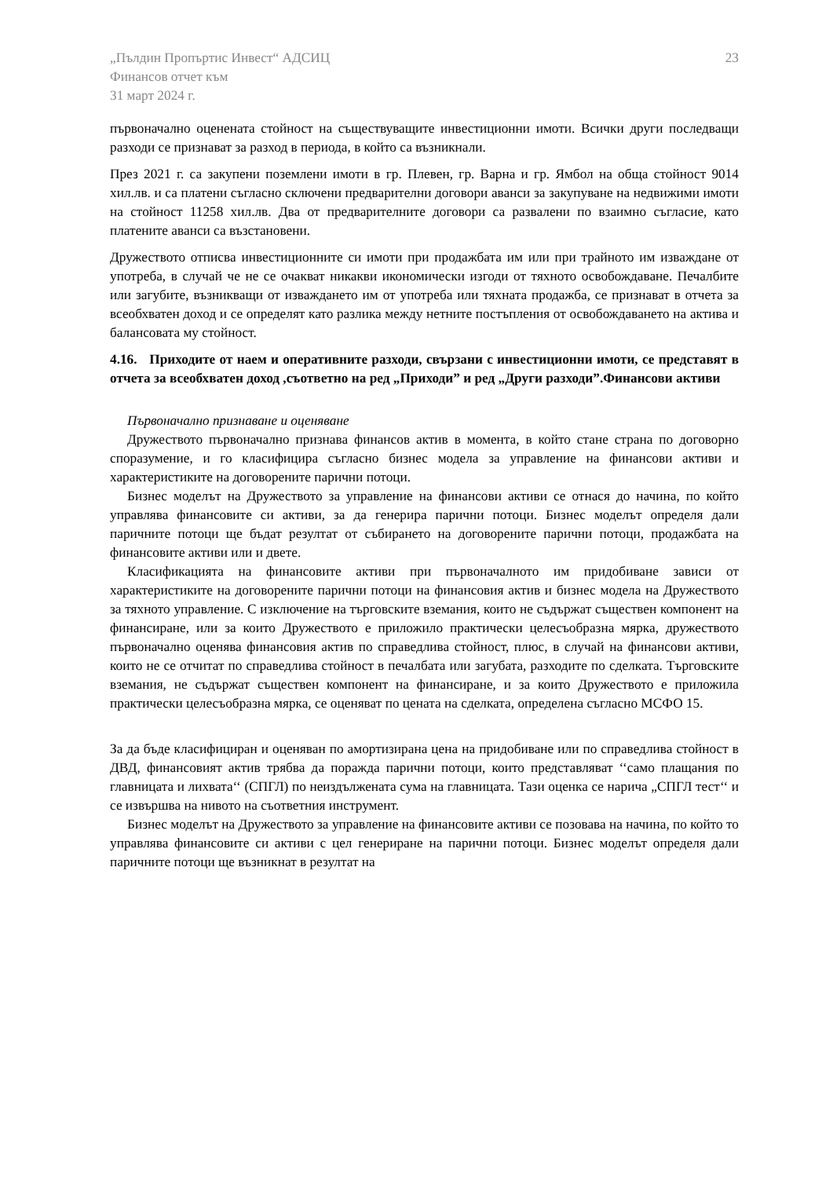„Пълдин Пропъртис Инвест“ АДСИЦ
Финансов отчет към
31 март 2024 г.
23
първоначално оценената стойност на съществуващите инвестиционни имоти. Всички други последващи разходи се признават за разход в периода, в който са възникнали.
През 2021 г. са закупени поземлени имоти в гр. Плевен, гр. Варна и гр. Ямбол на обща стойност 9014 хил.лв. и са платени съгласно сключени предварителни договори аванси за закупуване на недвижими имоти на стойност 11258 хил.лв. Два от предварителните договори са развалени по взаимно съгласие, като платените аванси са възстановени.
Дружеството отписва инвестиционните си имоти при продажбата им или при трайното им изваждане от употреба, в случай че не се очакват никакви икономически изгоди от тяхното освобождаване. Печалбите или загубите, възникващи от изваждането им от употреба или тяхната продажба, се признават в отчета за всеобхватен доход и се определят като разлика между нетните постъпления от освобождаването на актива и балансовата му стойност.
4.16. Приходите от наем и оперативните разходи, свързани с инвестиционни имоти, се представят в отчета за всеобхватен доход ,съответно на ред „Приходи” и ред „Други разходи”.Финансови активи
Първоначално признаване и оценяване
Дружеството първоначално признава финансов актив в момента, в който стане страна по договорно споразумение, и го класифицира съгласно бизнес модела за управление на финансови активи и характеристиките на договорените парични потоци.
Бизнес моделът на Дружеството за управление на финансови активи се отнася до начина, по който управлява финансовите си активи, за да генерира парични потоци. Бизнес моделът определя дали паричните потоци ще бъдат резултат от събирането на договорените парични потоци, продажбата на финансовите активи или и двете.
Класификацията на финансовите активи при първоначалното им придобиване зависи от характеристиките на договорените парични потоци на финансовия актив и бизнес модела на Дружеството за тяхното управление. С изключение на търговските вземания, които не съдържат съществен компонент на финансиране, или за които Дружеството е приложило практически целесъобразна мярка, дружеството първоначално оценява финансовия актив по справедлива стойност, плюс, в случай на финансови активи, които не се отчитат по справедлива стойност в печалбата или загубата, разходите по сделката. Търговските вземания, не съдържат съществен компонент на финансиране, и за които Дружеството е приложила практически целесъобразна мярка, се оценяват по цената на сделката, определена съгласно МСФО 15.
За да бъде класифициран и оценяван по амортизирана цена на придобиване или по справедлива стойност в ДВД, финансовият актив трябва да поражда парични потоци, които представляват ‘‘само плащания по главницата и лихвата‘‘ (СПГЛ) по неиздължената сума на главницата. Тази оценка се нарича „СПГЛ тест‘‘ и се извършва на нивото на съответния инструмент.
Бизнес моделът на Дружеството за управление на финансовите активи се позовава на начина, по който то управлява финансовите си активи с цел генериране на парични потоци. Бизнес моделът определя дали паричните потоци ще възникнат в резултат на